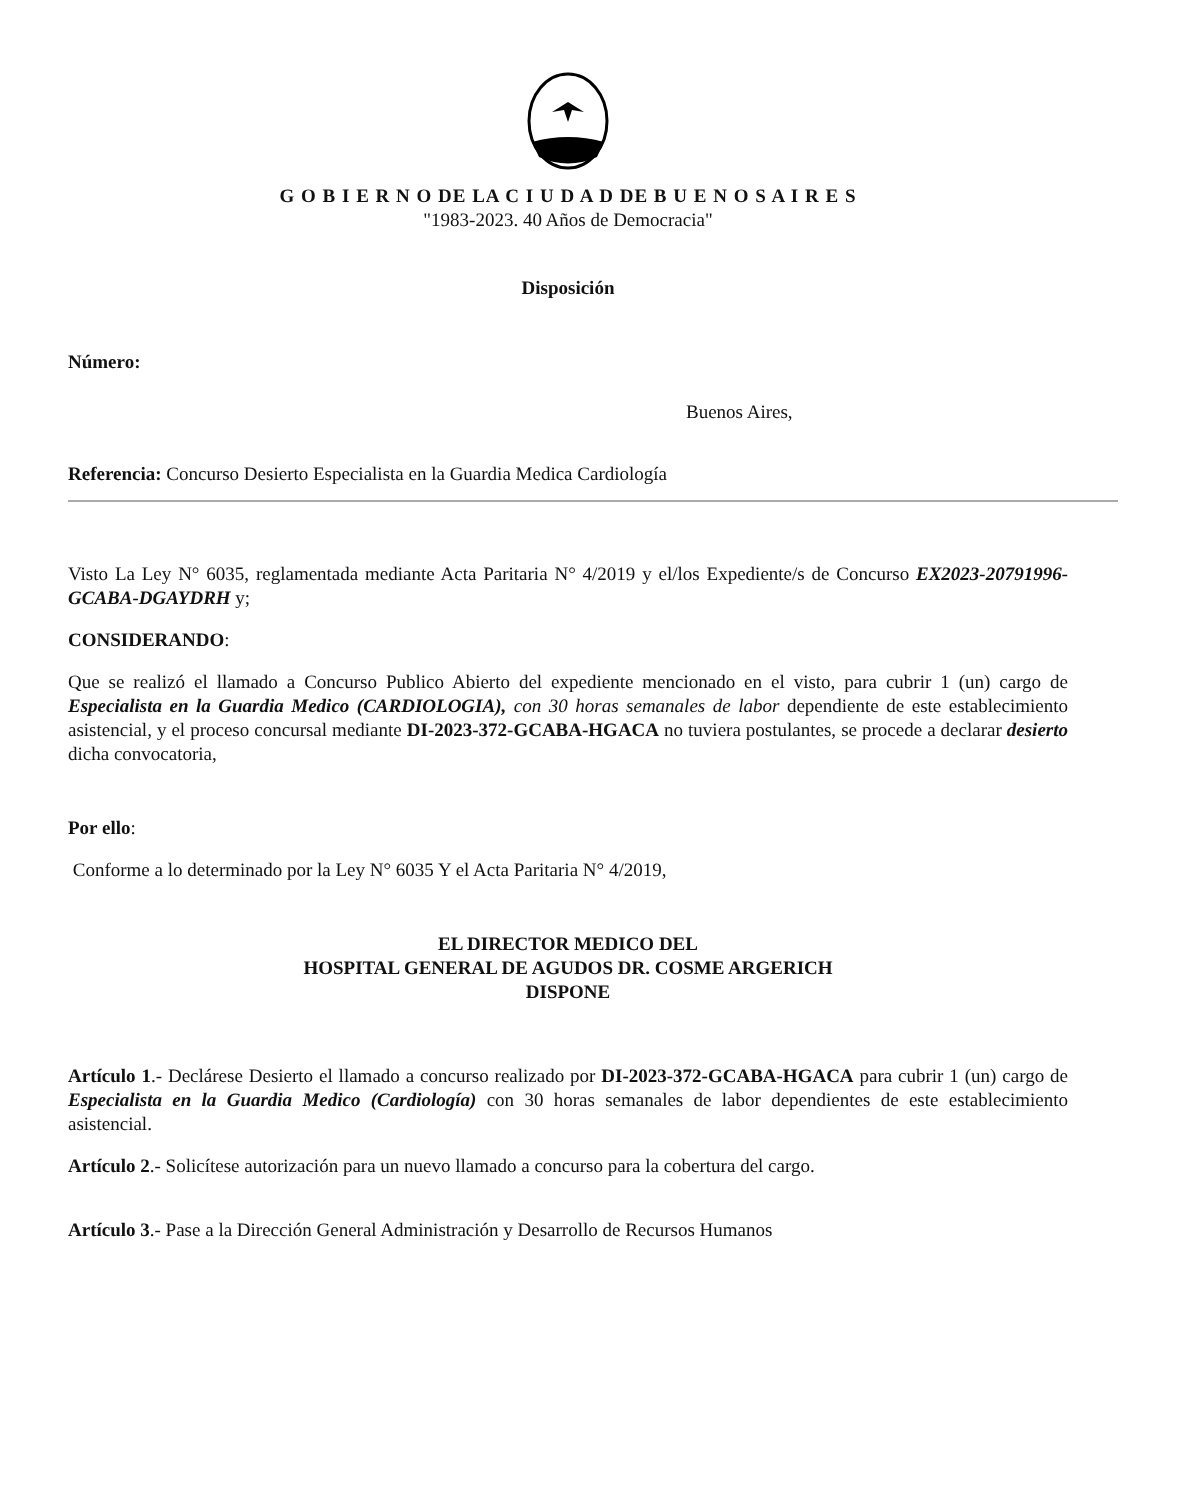G O B I E R N O DE LA C I U D A D DE B U E N O S A I R E S
"1983-2023. 40 Años de Democracia"
Disposición
Número:
Buenos Aires,
Referencia: Concurso Desierto Especialista en la Guardia Medica Cardiología
Visto La Ley N° 6035, reglamentada mediante Acta Paritaria N° 4/2019 y el/los Expediente/s de Concurso EX2023-20791996-GCABA-DGAYDRH y;
CONSIDERANDO:
Que se realizó el llamado a Concurso Publico Abierto del expediente mencionado en el visto, para cubrir 1 (un) cargo de Especialista en la Guardia Medico (CARDIOLOGIA), con 30 horas semanales de labor dependiente de este establecimiento asistencial, y el proceso concursal mediante DI-2023-372-GCABA-HGACA no tuviera postulantes, se procede a declarar desierto dicha convocatoria,
Por ello:
Conforme a lo determinado por la Ley N° 6035 Y el Acta Paritaria N° 4/2019,
EL DIRECTOR MEDICO DEL
HOSPITAL GENERAL DE AGUDOS DR. COSME ARGERICH
DISPONE
Artículo 1.- Declárese Desierto el llamado a concurso realizado por DI-2023-372-GCABA-HGACA para cubrir 1 (un) cargo de Especialista en la Guardia Medico (Cardiología) con 30 horas semanales de labor dependientes de este establecimiento asistencial.
Artículo 2.- Solicítese autorización para un nuevo llamado a concurso para la cobertura del cargo.
Artículo 3.- Pase a la Dirección General Administración y Desarrollo de Recursos Humanos